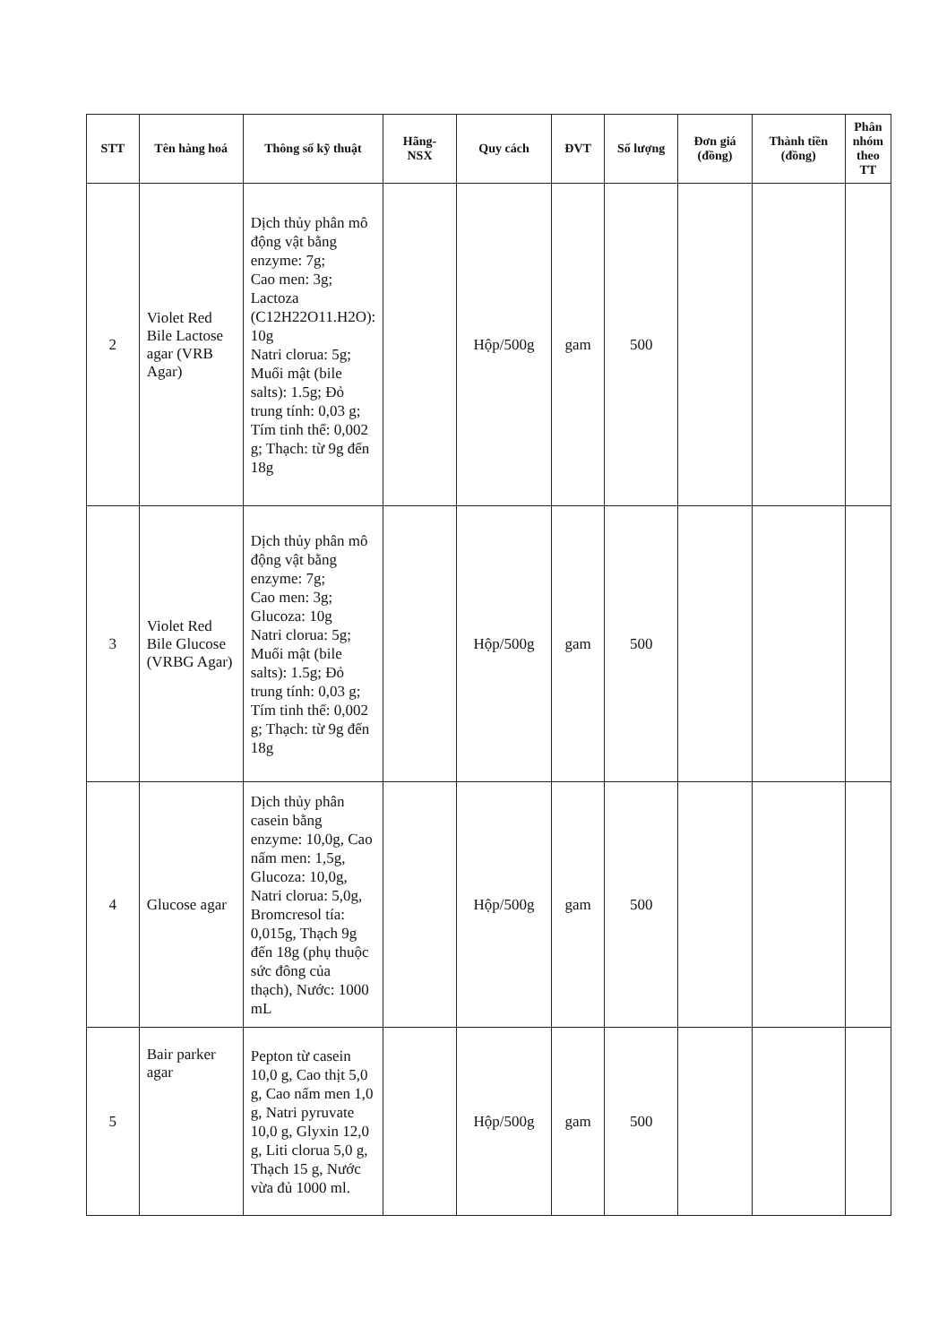| STT | Tên hàng hoá | Thông số kỹ thuật | Hãng-NSX | Quy cách | ĐVT | Số lượng | Đơn giá (đồng) | Thành tiền (đồng) | Phân nhóm theo TT |
| --- | --- | --- | --- | --- | --- | --- | --- | --- | --- |
| 2 | Violet Red Bile Lactose agar (VRB Agar) | Dịch thủy phân mô động vật bằng enzyme: 7g; Cao men: 3g; Lactoza (C12H22O11.H2O): 10g Natri clorua: 5g; Muối mật (bile salts): 1.5g; Đỏ trung tính: 0,03 g; Tím tinh thể: 0,002 g; Thạch: từ 9g đến 18g | | Hộp/500g | gam | 500 | | | |
| 3 | Violet Red Bile Glucose (VRBG Agar) | Dịch thủy phân mô động vật bằng enzyme: 7g; Cao men: 3g; Glucoza: 10g Natri clorua: 5g; Muối mật (bile salts): 1.5g; Đỏ trung tính: 0,03 g; Tím tinh thể: 0,002 g; Thạch: từ 9g đến 18g | | Hộp/500g | gam | 500 | | | |
| 4 | Glucose agar | Dịch thủy phân casein bằng enzyme: 10,0g, Cao nấm men: 1,5g, Glucoza: 10,0g, Natri clorua: 5,0g, Bromcresol tía: 0,015g, Thạch 9g đến 18g (phụ thuộc sức đông của thạch), Nước: 1000 mL | | Hộp/500g | gam | 500 | | | |
| 5 | Bair parker agar | Pepton từ casein 10,0 g, Cao thịt 5,0 g, Cao nấm men 1,0 g, Natri pyruvate 10,0 g, Glyxin 12,0 g, Liti clorua 5,0 g, Thạch 15 g, Nước vừa đủ 1000 ml. | | Hộp/500g | gam | 500 | | | |